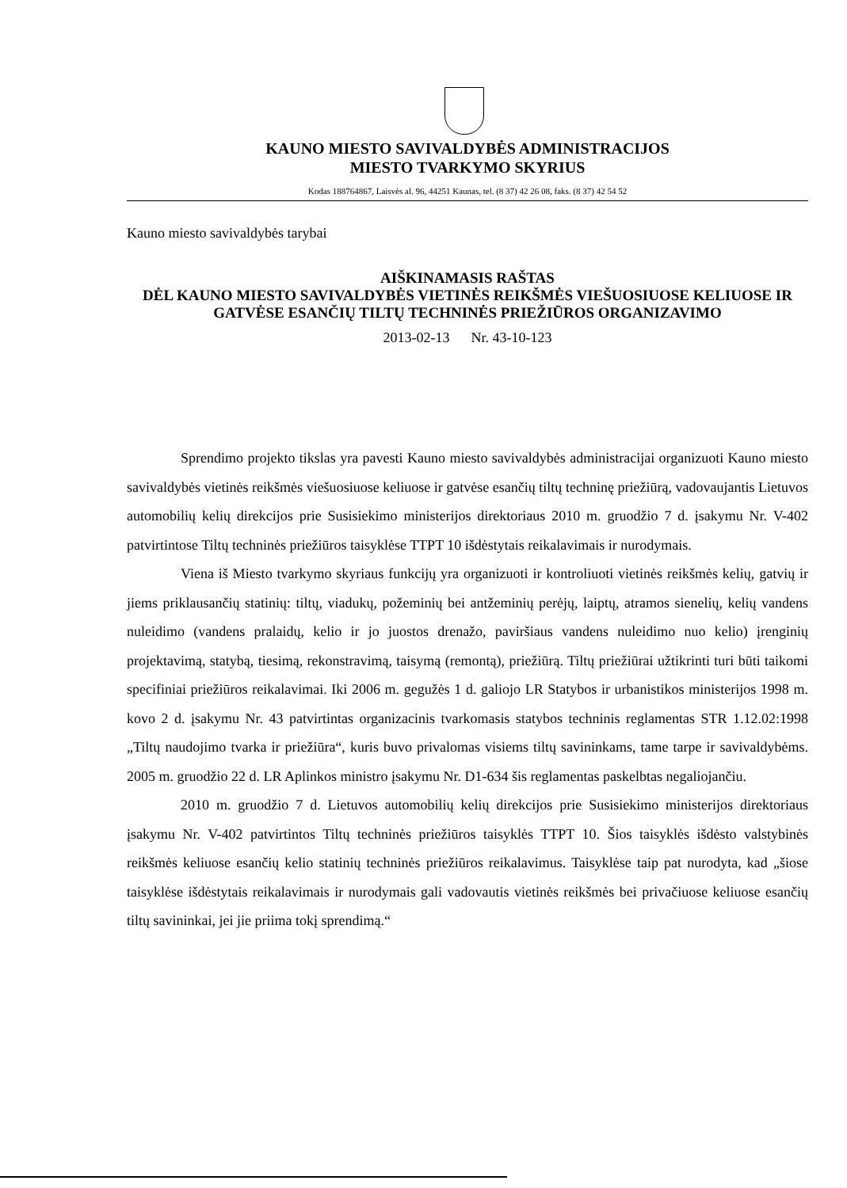KAUNO MIESTO SAVIVALDYBĖS ADMINISTRACIJOS
MIESTO TVARKYMO SKYRIUS
Kodas 188764867, Laisvės al. 96, 44251 Kaunas, tel. (8 37) 42 26 08, faks. (8 37) 42 54 52
Kauno miesto savivaldybės tarybai
AIŠKINAMASIS RAŠTAS
DĖL KAUNO MIESTO SAVIVALDYBĖS VIETINĖS REIKŠMĖS VIEŠUOSIUOSE KELIUOSE IR GATVĖSE ESANČIŲ TILTŲ TECHNINĖS PRIEŽIŪROS ORGANIZAVIMO
2013-02-13 Nr. 43-10-123
Sprendimo projekto tikslas yra pavesti Kauno miesto savivaldybės administracijai organizuoti Kauno miesto savivaldybės vietinės reikšmės viešuosiuose keliuose ir gatvėse esančių tiltų techninę priežiūrą, vadovaujantis Lietuvos automobilių kelių direkcijos prie Susisiekimo ministerijos direktoriaus 2010 m. gruodžio 7 d. įsakymu Nr. V-402 patvirtintose Tiltų techninės priežiūros taisyklėse TTPT 10 išdėstytais reikalavimais ir nurodymais.
Viena iš Miesto tvarkymo skyriaus funkcijų yra organizuoti ir kontroliuoti vietinės reikšmės kelių, gatvių ir jiems priklausančių statinių: tiltų, viadukų, požeminių bei antžeminių perėjų, laiptų, atramos sienelių, kelių vandens nuleidimo (vandens pralaidų, kelio ir jo juostos drenažo, paviršiaus vandens nuleidimo nuo kelio) įrenginių projektavimą, statybą, tiesimą, rekonstravimą, taisymą (remontą), priežiūrą. Tiltų priežiūrai užtikrinti turi būti taikomi specifiniai priežiūros reikalavimai. Iki 2006 m. gegužės 1 d. galiojo LR Statybos ir urbanistikos ministerijos 1998 m. kovo 2 d. įsakymu Nr. 43 patvirtintas organizacinis tvarkomasis statybos techninis reglamentas STR 1.12.02:1998 „Tiltų naudojimo tvarka ir priežiūra“, kuris buvo privalomas visiems tiltų savininkams, tame tarpe ir savivaldybėms. 2005 m. gruodžio 22 d. LR Aplinkos ministro įsakymu Nr. D1-634 šis reglamentas paskelbtas negaliojančiu.
2010 m. gruodžio 7 d. Lietuvos automobilių kelių direkcijos prie Susisiekimo ministerijos direktoriaus įsakymu Nr. V-402 patvirtintos Tiltų techninės priežiūros taisyklės TTPT 10. Šios taisyklės išdėsto valstybinės reikšmės keliuose esančių kelio statinių techninės priežiūros reikalavimus. Taisyklėse taip pat nurodyta, kad „šiose taisyklėse išdėstytais reikalavimais ir nurodymais gali vadovautis vietinės reikšmės bei privačiuose keliuose esančių tiltų savininkai, jei jie priima tokį sprendimą.“